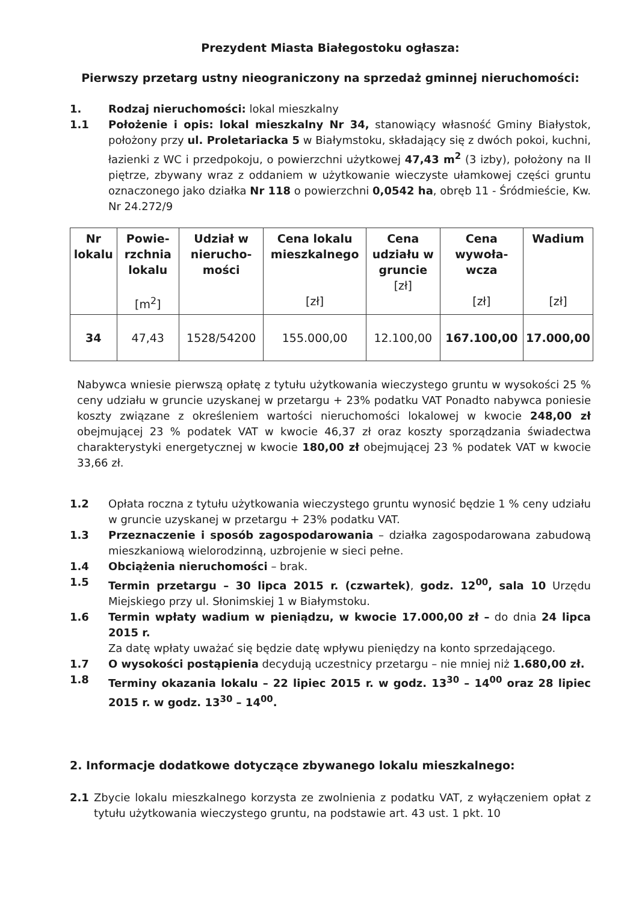Prezydent Miasta Białegostoku ogłasza:
Pierwszy przetarg ustny nieograniczony na sprzedaż gminnej nieruchomości:
1. Rodzaj nieruchomości: lokal mieszkalny
1.1 Położenie i opis: lokal mieszkalny Nr 34, stanowiący własność Gminy Białystok, położony przy ul. Proletariacka 5 w Białymstoku, składający się z dwóch pokoi, kuchni, łazienki z WC i przedpokoju, o powierzchni użytkowej 47,43 m<sup>2</sup> (3 izby), położony na II piętrze, zbywany wraz z oddaniem w użytkowanie wieczyste ułamkowej części gruntu oznaczonego jako działka Nr 118 o powierzchni 0,0542 ha, obręb 11 - Śródmieście, Kw. Nr 24.272/9
| Nr lokalu | Powie-rzchnia lokalu [m<sup>2</sup>] | Udział w nierucho-mości | Cena lokalu mieszkalnego [zł] | Cena udziału w gruncie [zł] | Cena wywoła-wcza [zł] | Wadium [zł] |
| --- | --- | --- | --- | --- | --- | --- |
| 34 | 47,43 | 1528/54200 | 155.000,00 | 12.100,00 | 167.100,00 | 17.000,00 |
Nabywca wniesie pierwszą opłatę z tytułu użytkowania wieczystego gruntu w wysokości 25 % ceny udziału w gruncie uzyskanej w przetargu + 23% podatku VAT Ponadto nabywca poniesie koszty związane z określeniem wartości nieruchomości lokalowej w kwocie 248,00 zł obejmującej 23 % podatek VAT w kwocie 46,37 zł oraz koszty sporządzania świadectwa charakterystyki energetycznej w kwocie 180,00 zł obejmującej 23 % podatek VAT w kwocie 33,66 zł.
1.2 Opłata roczna z tytułu użytkowania wieczystego gruntu wynosić będzie 1 % ceny udziału w gruncie uzyskanej w przetargu + 23% podatku VAT.
1.3 Przeznaczenie i sposób zagospodarowania – działka zagospodarowana zabudową mieszkaniową wielorodzinną, uzbrojenie w sieci pełne.
1.4 Obciążenia nieruchomości – brak.
1.5 Termin przetargu – 30 lipca 2015 r. (czwartek), godz. 12<sup>00</sup>, sala 10 Urzędu Miejskiego przy ul. Słonimskiej 1 w Białymstoku.
1.6 Termin wpłaty wadium w pieniądzu, w kwocie 17.000,00 zł – do dnia 24 lipca 2015 r.
Za datę wpłaty uważać się będzie datę wpływu pieniędzy na konto sprzedającego.
1.7 O wysokości postąpienia decydują uczestnicy przetargu – nie mniej niż 1.680,00 zł.
1.8 Terminy okazania lokalu – 22 lipiec 2015 r. w godz. 13<sup>30</sup> – 14<sup>00</sup> oraz 28 lipiec 2015 r. w godz. 13<sup>30</sup> – 14<sup>00</sup>.
2. Informacje dodatkowe dotyczące zbywanego lokalu mieszkalnego:
2.1 Zbycie lokalu mieszkalnego korzysta ze zwolnienia z podatku VAT, z wyłączeniem opłat z tytułu użytkowania wieczystego gruntu, na podstawie art. 43 ust. 1 pkt. 10